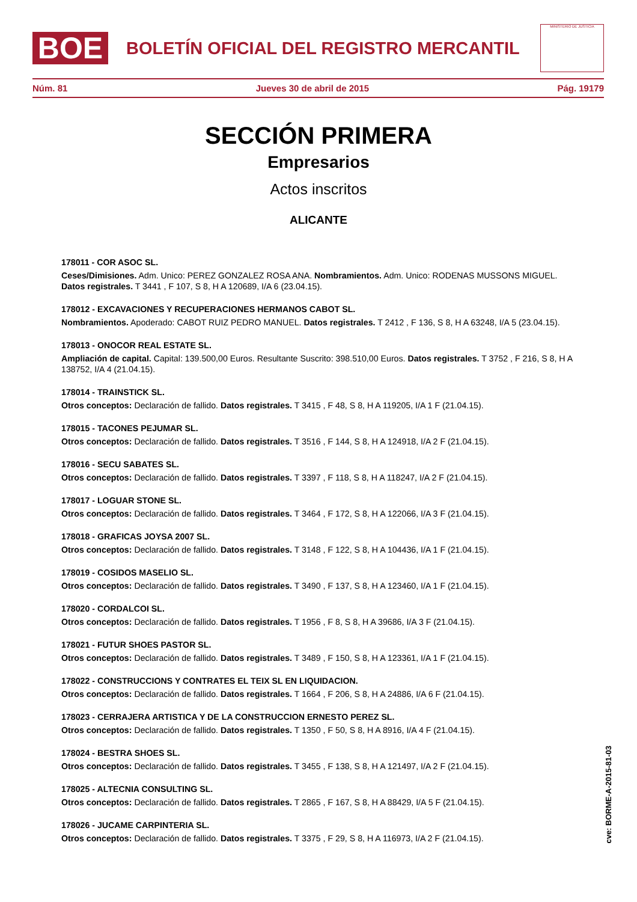BOE
BOLETÍN OFICIAL DEL REGISTRO MERCANTIL
MINISTERIO DE JUSTICIA
Núm. 81 Jueves 30 de abril de 2015 Pág. 19179
SECCIÓN PRIMERA
Empresarios
Actos inscritos
ALICANTE
178011 - COR ASOC SL.
Ceses/Dimisiones. Adm. Unico: PEREZ GONZALEZ ROSA ANA. Nombramientos. Adm. Unico: RODENAS MUSSONS MIGUEL. Datos registrales. T 3441 , F 107, S 8, H A 120689, I/A 6 (23.04.15).
178012 - EXCAVACIONES Y RECUPERACIONES HERMANOS CABOT SL.
Nombramientos. Apoderado: CABOT RUIZ PEDRO MANUEL. Datos registrales. T 2412 , F 136, S 8, H A 63248, I/A 5 (23.04.15).
178013 - ONOCOR REAL ESTATE SL.
Ampliación de capital. Capital: 139.500,00 Euros. Resultante Suscrito: 398.510,00 Euros. Datos registrales. T 3752 , F 216, S 8, H A 138752, I/A 4 (21.04.15).
178014 - TRAINSTICK SL.
Otros conceptos: Declaración de fallido. Datos registrales. T 3415 , F 48, S 8, H A 119205, I/A 1 F (21.04.15).
178015 - TACONES PEJUMAR SL.
Otros conceptos: Declaración de fallido. Datos registrales. T 3516 , F 144, S 8, H A 124918, I/A 2 F (21.04.15).
178016 - SECU SABATES SL.
Otros conceptos: Declaración de fallido. Datos registrales. T 3397 , F 118, S 8, H A 118247, I/A 2 F (21.04.15).
178017 - LOGUAR STONE SL.
Otros conceptos: Declaración de fallido. Datos registrales. T 3464 , F 172, S 8, H A 122066, I/A 3 F (21.04.15).
178018 - GRAFICAS JOYSA 2007 SL.
Otros conceptos: Declaración de fallido. Datos registrales. T 3148 , F 122, S 8, H A 104436, I/A 1 F (21.04.15).
178019 - COSIDOS MASELIO SL.
Otros conceptos: Declaración de fallido. Datos registrales. T 3490 , F 137, S 8, H A 123460, I/A 1 F (21.04.15).
178020 - CORDALCOI SL.
Otros conceptos: Declaración de fallido. Datos registrales. T 1956 , F 8, S 8, H A 39686, I/A 3 F (21.04.15).
178021 - FUTUR SHOES PASTOR SL.
Otros conceptos: Declaración de fallido. Datos registrales. T 3489 , F 150, S 8, H A 123361, I/A 1 F (21.04.15).
178022 - CONSTRUCCIONS Y CONTRATES EL TEIX SL EN LIQUIDACION.
Otros conceptos: Declaración de fallido. Datos registrales. T 1664 , F 206, S 8, H A 24886, I/A 6 F (21.04.15).
178023 - CERRAJERA ARTISTICA Y DE LA CONSTRUCCION ERNESTO PEREZ SL.
Otros conceptos: Declaración de fallido. Datos registrales. T 1350 , F 50, S 8, H A 8916, I/A 4 F (21.04.15).
178024 - BESTRA SHOES SL.
Otros conceptos: Declaración de fallido. Datos registrales. T 3455 , F 138, S 8, H A 121497, I/A 2 F (21.04.15).
178025 - ALTECNIA CONSULTING SL.
Otros conceptos: Declaración de fallido. Datos registrales. T 2865 , F 167, S 8, H A 88429, I/A 5 F (21.04.15).
178026 - JUCAME CARPINTERIA SL.
Otros conceptos: Declaración de fallido. Datos registrales. T 3375 , F 29, S 8, H A 116973, I/A 2 F (21.04.15).
cve: BORME-A-2015-81-03